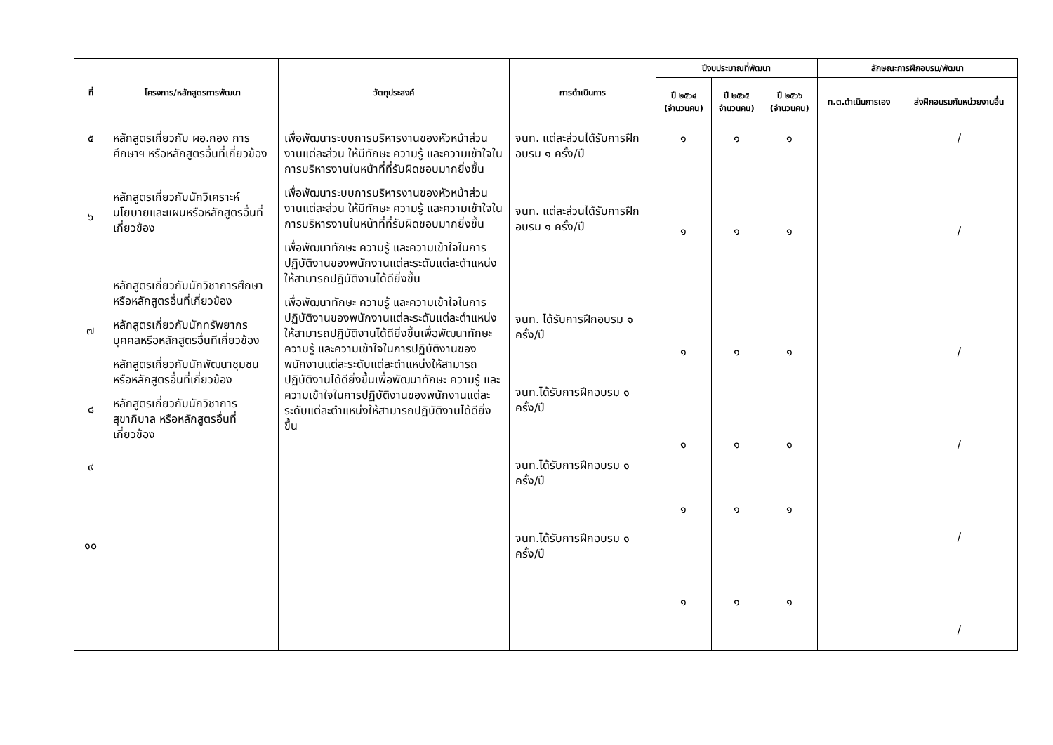| ที่ | โครงการ/หลักสูตรการพัฒนา | วัตถุประสงค์ | การดำเนินการ | ปีงบประมาณที่พัฒนา | | | ลักษณะการฝึกอบรม/พัฒนา | |
| --- | --- | --- | --- | --- | --- | --- | --- | --- |
| | | | | ปี ๒๕๖๔ (จำนวนคน) | ปี ๒๕๖๕ จำนวนคน) | ปี ๒๕๖๖ (จำนวนคน) | ท.ต.ดำเนินการเอง | ส่งฝึกอบรมกับหน่วยงานอื่น |
| ๕ ๖ ๗ ๘ ๙ ๑๐ | หลักสูตรเกี่ยวกับ ผอ.กอง การศึกษาฯ หรือหลักสูตรอื่นที่เกี่ยวข้อง หลักสูตรเกี่ยวกับนักวิเคราะห์นโยบายและแผนหรือหลักสูตรอื่นที่เกี่ยวข้อง หลักสูตรเกี่ยวกับนักวิชาการศึกษาหรือหลักสูตรอื่นที่เกี่ยวข้อง หลักสูตรเกี่ยวกับนักทรัพยากรบุคคลหรือหลักสูตรอื่นทีเกี่ยวข้อง หลักสูตรเกี่ยวกับนักพัฒนาชุมชนหรือหลักสูตรอื่นที่เกี่ยวข้อง หลักสูตรเกี่ยวกับนักวิชาการสุขาภิบาล หรือหลักสูตรอื่นที่เกี่ยวข้อง | เพื่อพัฒนาระบบการบริหารงานของหัวหน้าส่วนงานแต่ละส่วน ให้มีทักษะ ความรู้ และความเข้าใจในการบริหารงานในหน้าที่ที่รับผิดชอบมากยิ่งขึ้น เพื่อพัฒนาระบบการบริหารงานของหัวหน้าส่วนงานแต่ละส่วน ให้มีทักษะ ความรู้ และความเข้าใจในการบริหารงานในหน้าที่ที่รับผิดชอบมากยิ่งขึ้น เพื่อพัฒนาทักษะ ความรู้ และความเข้าใจในการปฏิบัติงานของพนักงานแต่ละระดับแต่ละตำแหน่งให้สามารถปฏิบัติงานได้ดียิ่งขึ้น เพื่อพัฒนาทักษะ ความรู้ และความเข้าใจในการปฏิบัติงานของพนักงานแต่ละระดับแต่ละตำแหน่งให้สามารถปฏิบัติงานได้ดียิ่งขึ้นเพื่อพัฒนาทักษะ ความรู้ และความเข้าใจในการปฏิบัติงานของพนักงานแต่ละระดับแต่ละตำแหน่งให้สามารถปฏิบัติงานได้ดียิ่งขึ้นเพื่อพัฒนาทักษะ ความรู้ และความเข้าใจในการปฏิบัติงานของพนักงานแต่ละระดับแต่ละตำแหน่งให้สามารถปฏิบัติงานได้ดียิ่งขึ้น | จนท. แต่ละส่วนได้รับการฝึกอบรม ๑ ครั้ง/ปี จนท. แต่ละส่วนได้รับการฝึกอบรม ๑ ครั้ง/ปี จนท. ได้รับการฝึกอบรม ๑ ครั้ง/ปี จนท.ได้รับการฝึกอบรม ๑ ครั้ง/ปี จนท.ได้รับการฝึกอบรม ๑ ครั้ง/ปี จนท.ได้รับการฝึกอบรม ๑ ครั้ง/ปี | ๑ ๑ ๑ ๑ ๑ ๑ | ๑ ๑ ๑ ๑ ๑ ๑ | ๑ ๑ ๑ ๑ ๑ ๑ | | / / / / / / |